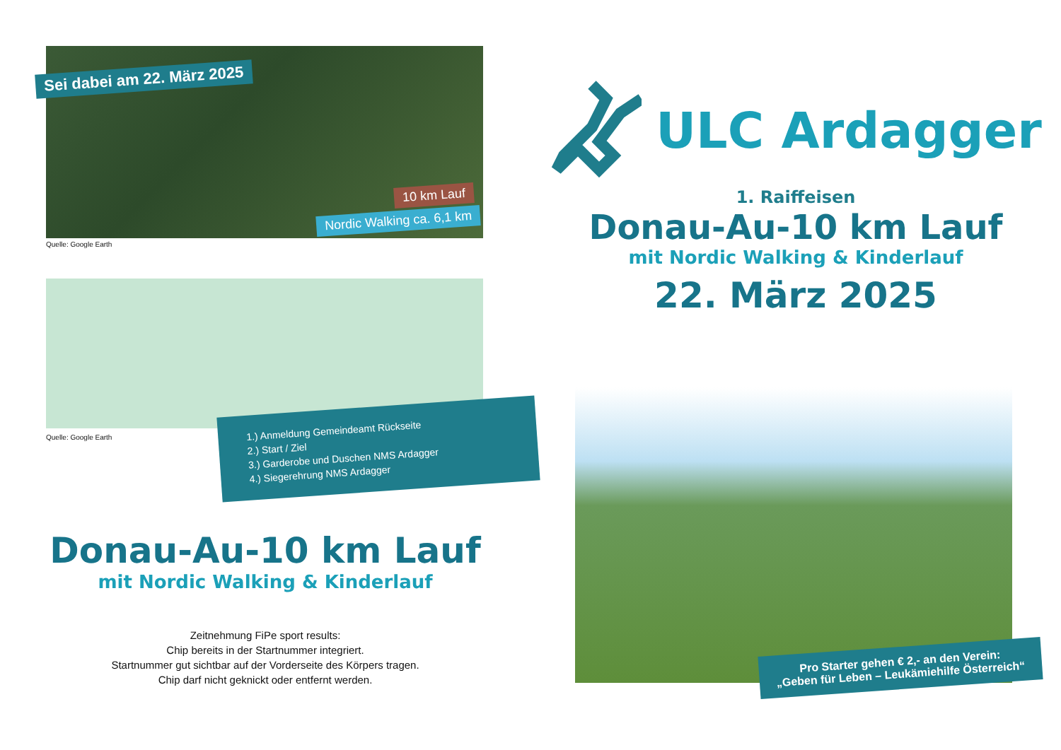Sei dabei am 22. März 2025
10 km Lauf
Nordic Walking ca. 6,1 km
Quelle: Google Earth
Quelle: Google Earth
1.) Anmeldung Gemeindeamt Rückseite
2.) Start / Ziel
3.) Garderobe und Duschen NMS Ardagger
4.) Siegerehrung NMS Ardagger
Donau-Au-10 km Lauf
mit Nordic Walking & Kinderlauf
Zeitnehmung FiPe sport results:
Chip bereits in der Startnummer integriert.
Startnummer gut sichtbar auf der Vorderseite des Körpers tragen.
Chip darf nicht geknickt oder entfernt werden.
ULC Ardagger
1. Raiffeisen
Donau-Au-10 km Lauf
mit Nordic Walking & Kinderlauf
22. März 2025
Pro Starter gehen € 2,- an den Verein:
„Geben für Leben – Leukämiehilfe Österreich“